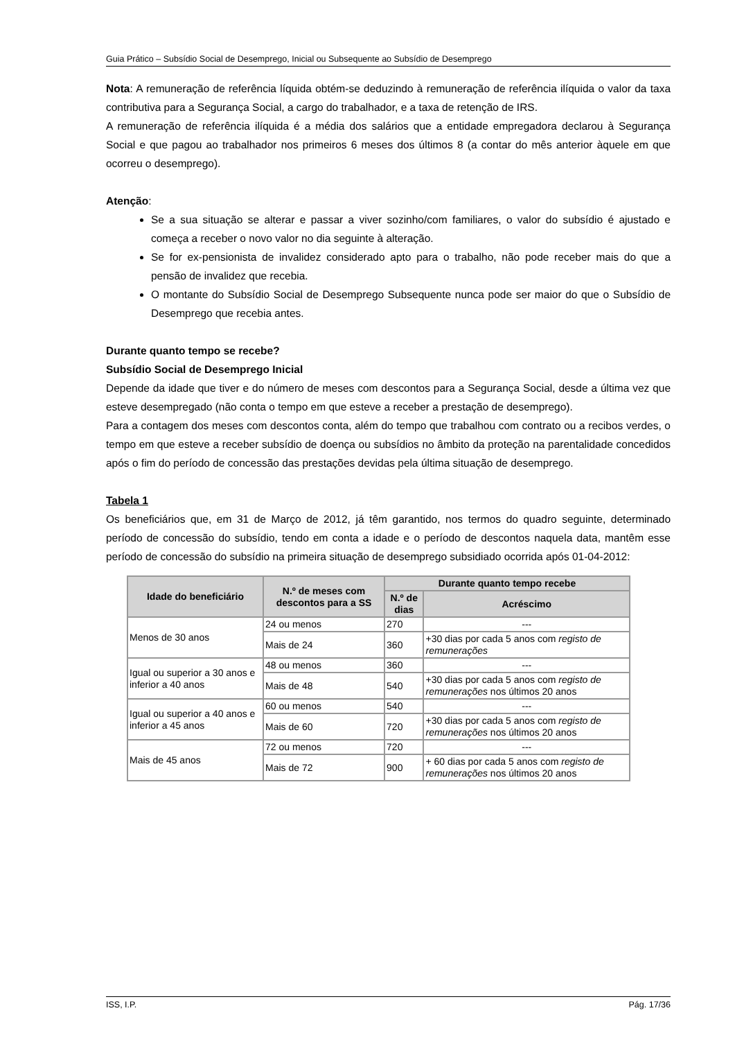Guia Prático – Subsídio Social de Desemprego, Inicial ou Subsequente ao Subsídio de Desemprego
Nota: A remuneração de referência líquida obtém-se deduzindo à remuneração de referência ilíquida o valor da taxa contributiva para a Segurança Social, a cargo do trabalhador, e a taxa de retenção de IRS.
A remuneração de referência ilíquida é a média dos salários que a entidade empregadora declarou à Segurança Social e que pagou ao trabalhador nos primeiros 6 meses dos últimos 8 (a contar do mês anterior àquele em que ocorreu o desemprego).
Atenção:
Se a sua situação se alterar e passar a viver sozinho/com familiares, o valor do subsídio é ajustado e começa a receber o novo valor no dia seguinte à alteração.
Se for ex-pensionista de invalidez considerado apto para o trabalho, não pode receber mais do que a pensão de invalidez que recebia.
O montante do Subsídio Social de Desemprego Subsequente nunca pode ser maior do que o Subsídio de Desemprego que recebia antes.
Durante quanto tempo se recebe?
Subsídio Social de Desemprego Inicial
Depende da idade que tiver e do número de meses com descontos para a Segurança Social, desde a última vez que esteve desempregado (não conta o tempo em que esteve a receber a prestação de desemprego).
Para a contagem dos meses com descontos conta, além do tempo que trabalhou com contrato ou a recibos verdes, o tempo em que esteve a receber subsídio de doença ou subsídios no âmbito da proteção na parentalidade concedidos após o fim do período de concessão das prestações devidas pela última situação de desemprego.
Tabela 1
Os beneficiários que, em 31 de Março de 2012, já têm garantido, nos termos do quadro seguinte, determinado período de concessão do subsídio, tendo em conta a idade e o período de descontos naquela data, mantêm esse período de concessão do subsídio na primeira situação de desemprego subsidiado ocorrida após 01-04-2012:
| Idade do beneficiário | N.º de meses com descontos para a SS | Durante quanto tempo recebe | |
| --- | --- | --- | --- |
| | | N.º de dias | Acréscimo |
| Menos de 30 anos | 24 ou menos | 270 | --- |
| | Mais de 24 | 360 | +30 dias por cada 5 anos com registo de remunerações |
| Igual ou superior a 30 anos e inferior a 40 anos | 48 ou menos | 360 | --- |
| | Mais de 48 | 540 | +30 dias por cada 5 anos com registo de remunerações nos últimos 20 anos |
| Igual ou superior a 40 anos e inferior a 45 anos | 60 ou menos | 540 | --- |
| | Mais de 60 | 720 | +30 dias por cada 5 anos com registo de remunerações nos últimos 20 anos |
| Mais de 45 anos | 72 ou menos | 720 | --- |
| | Mais de 72 | 900 | + 60 dias por cada 5 anos com registo de remunerações nos últimos 20 anos |
ISS, I.P. Pág. 17/36